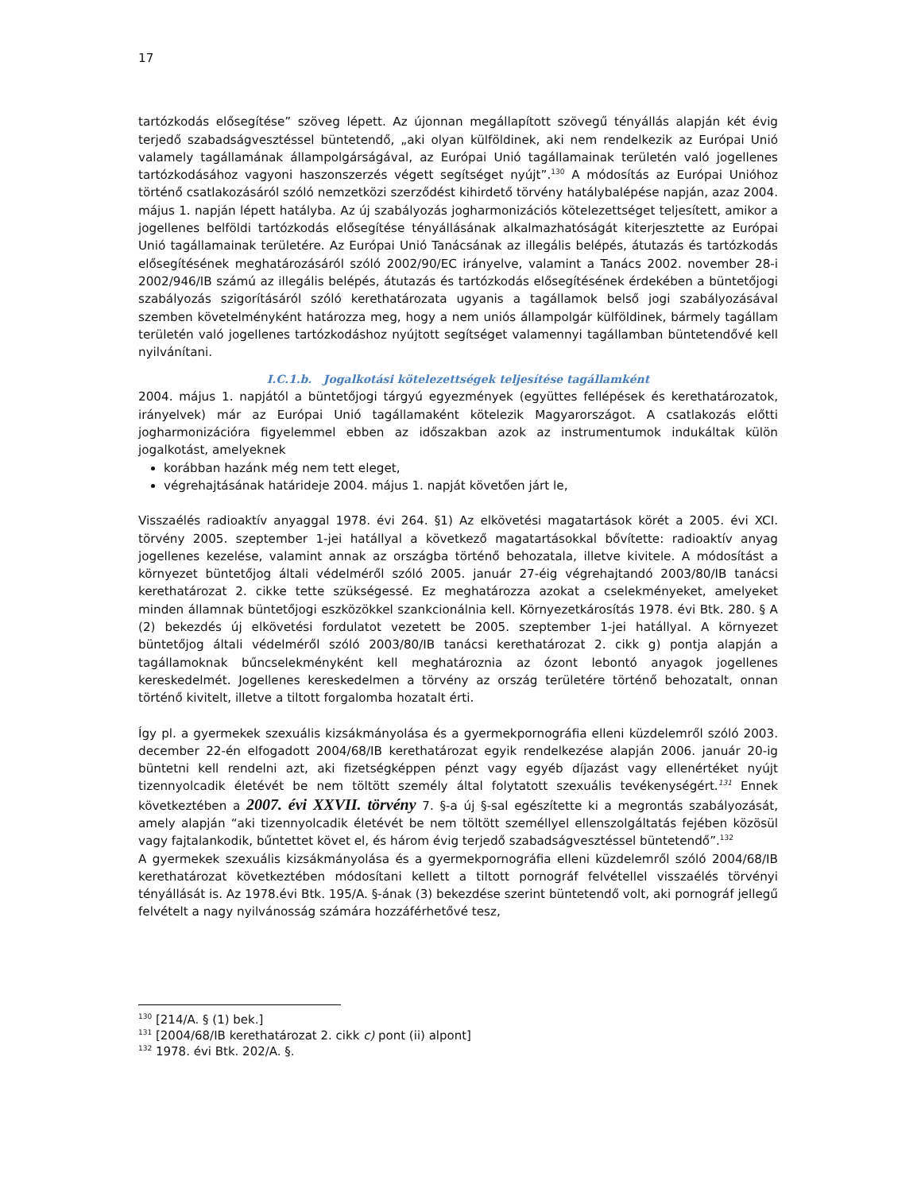17
tartózkodás elősegítése” szöveg lépett. Az újonnan megállapított szövegű tényállás alapján két évig terjedő szabadságvesztéssel büntetendő, „aki olyan külföldinek, aki nem rendelkezik az Európai Unió valamely tagállamának állampolgárságával, az Európai Unió tagállamainak területén való jogellenes tartózkodásához vagyoni haszonszerzés végett segítséget nyújt”.<sup>130</sup> A módosítás az Európai Unióhoz történő csatlakozásáról szóló nemzetközi szerződést kihirdető törvény hatálybalépése napján, azaz 2004. május 1. napján lépett hatályba. Az új szabályozás jogharmonizációs kötelezettséget teljesített, amikor a jogellenes belföldi tartózkodás elősegítése tényállásának alkalmazhatóságát kiterjesztette az Európai Unió tagállamainak területére. Az Európai Unió Tanácsának az illegális belépés, átutazás és tartózkodás elősegítésének meghatározásáról szóló 2002/90/EC irányelve, valamint a Tanács 2002. november 28-i 2002/946/IB számú az illegális belépés, átutazás és tartózkodás elősegítésének érdekében a büntetőjogi szabályozás szigorításáról szóló kerethatározata ugyanis a tagállamok belső jogi szabályozásával szemben követelményként határozza meg, hogy a nem uniós állampolgár külföldinek, bármely tagállam területén való jogellenes tartózkodáshoz nyújtott segítséget valamennyi tagállamban büntetendővé kell nyilvánítani.
I.C.1.b. Jogalkotási kötelezettségek teljesítése tagállamként
2004. május 1. napjától a büntetőjogi tárgyú egyezmények (együttes fellépések és kerethatározatok, irányelvek) már az Európai Unió tagállamaként kötelezik Magyarországot. A csatlakozás előtti jogharmonizációra figyelemmel ebben az időszakban azok az instrumentumok indukáltak külön jogalkotást, amelyeknek
korábban hazánk még nem tett eleget,
végrehajtásának határideje 2004. május 1. napját követően járt le,
Visszaélés radioaktív anyaggal 1978. évi 264. §1) Az elkövetési magatartások körét a 2005. évi XCI. törvény 2005. szeptember 1-jei hatállyal a következő magatartásokkal bővítette: radioaktív anyag jogellenes kezelése, valamint annak az országba történő behozatala, illetve kivitele. A módosítást a környezet büntetőjog általi védelméről szóló 2005. január 27-éig végrehajtandó 2003/80/IB tanácsi kerethatározat 2. cikke tette szükségessé. Ez meghatározza azokat a cselekményeket, amelyeket minden államnak büntetőjogi eszközökkel szankcionálnia kell. Környezetkárosítás 1978. évi Btk. 280. § A (2) bekezdés új elkövetési fordulatot vezetett be 2005. szeptember 1-jei hatállyal. A környezet büntetőjog általi védelméről szóló 2003/80/IB tanácsi kerethatározat 2. cikk g) pontja alapján a tagállamoknak bűncselekményként kell meghatároznia az ózont lebontó anyagok jogellenes kereskedelmét. Jogellenes kereskedelmen a törvény az ország területére történő behozatalt, onnan történő kivitelt, illetve a tiltott forgalomba hozatalt érti.
Így pl. a gyermekek szexuális kizsákmányolása és a gyermekpornográfia elleni küzdelemről szóló 2003. december 22-én elfogadott 2004/68/IB kerethatározat egyik rendelkezése alapján 2006. január 20-ig büntetni kell rendelni azt, aki fizetségképpen pénzt vagy egyéb díjazást vagy ellenértéket nyújt tizennyolcadik életévét be nem töltött személy által folytatott szexuális tevékenységért.<sup>131</sup> Ennek következtében a 2007. évi XXVII. törvény 7. §-a új §-sal egészítette ki a megrontás szabályozását, amely alapján “aki tizennyolcadik életévét be nem töltött személlyel ellenszolgáltatás fejében közösül vagy fajtalankodik, bűntettet követ el, és három évig terjedő szabadságvesztéssel büntetendő”.<sup>132</sup>
A gyermekek szexuális kizsákmányolása és a gyermekpornográfia elleni küzdelemről szóló 2004/68/IB kerethatározat következtében módosítani kellett a tiltott pornográf felvétellel visszaélés törvényi tényállását is. Az 1978.évi Btk. 195/A. §-ának (3) bekezdése szerint büntetendő volt, aki pornográf jellegű felvételt a nagy nyilvánosság számára hozzáférhetővé tesz,
<sup>130</sup> [214/A. § (1) bek.]
<sup>131</sup> [2004/68/IB kerethatározat 2. cikk c) pont (ii) alpont]
<sup>132</sup> 1978. évi Btk. 202/A. §.